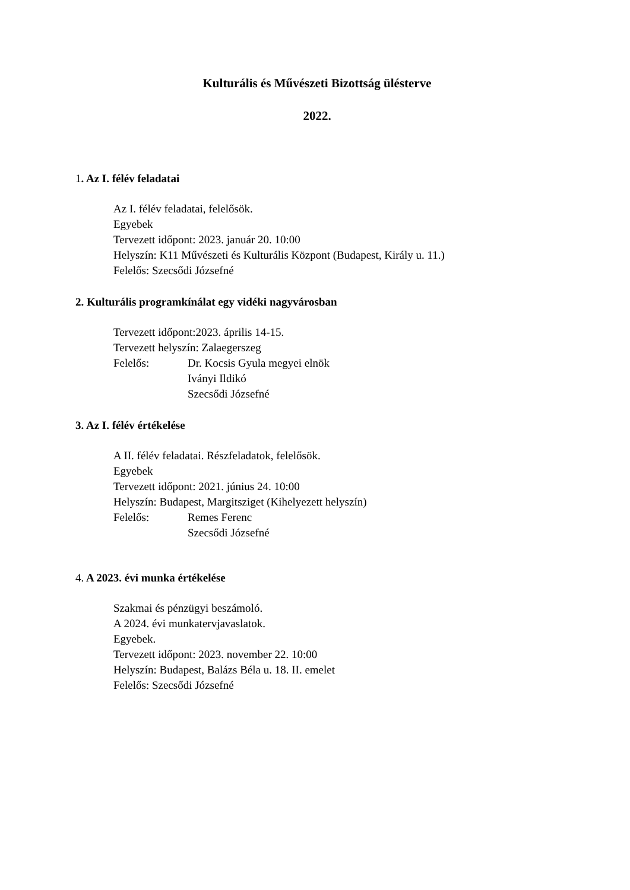Kulturális és Művészeti Bizottság ülésterve
2022.
1. Az I. félév feladatai
Az I. félév feladatai, felelősök.
Egyebek
Tervezett időpont: 2023. január 20. 10:00
Helyszín: K11 Művészeti és Kulturális Központ (Budapest, Király u. 11.)
Felelős: Szecsődi Józsefné
2. Kulturális programkínálat egy vidéki nagyvárosban
Tervezett időpont:2023. április 14-15.
Tervezett helyszín: Zalaegerszeg
Felelős: Dr. Kocsis Gyula megyei elnök
Iványi Ildikó
Szecsődi Józsefné
3. Az I. félév értékelése
A II. félév feladatai. Részfeladatok, felelősök.
Egyebek
Tervezett időpont: 2021. június 24. 10:00
Helyszín: Budapest, Margitsziget (Kihelyezett helyszín)
Felelős: Remes Ferenc
Szecsődi Józsefné
4. A 2023. évi munka értékelése
Szakmai és pénzügyi beszámoló.
A 2024. évi munkatervjavaslatok.
Egyebek.
Tervezett időpont: 2023. november 22. 10:00
Helyszín: Budapest, Balázs Béla u. 18. II. emelet
Felelős: Szecsődi Józsefné